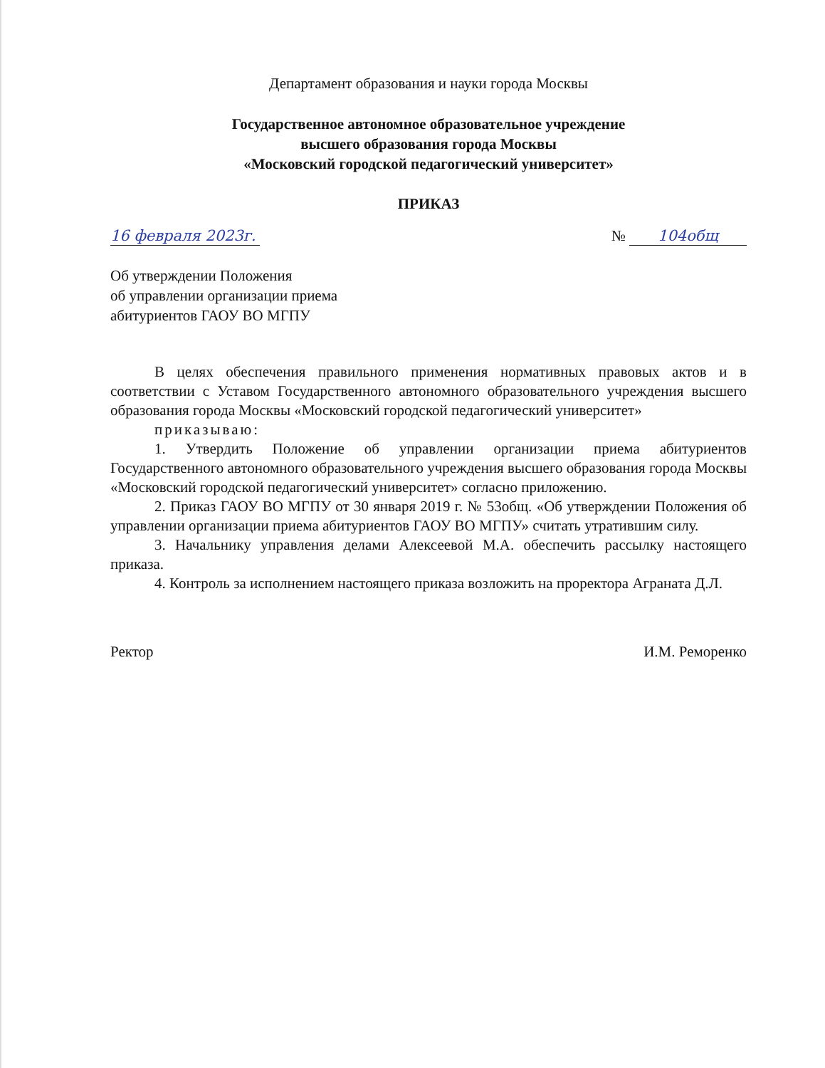Департамент образования и науки города Москвы
Государственное автономное образовательное учреждение
высшего образования города Москвы
«Московский городской педагогический университет»
ПРИКАЗ
16 февраля 2023г. № 104общ
Об утверждении Положения
об управлении организации приема
абитуриентов ГАОУ ВО МГПУ
В целях обеспечения правильного применения нормативных правовых актов и в соответствии с Уставом Государственного автономного образовательного учреждения высшего образования города Москвы «Московский городской педагогический университет»
приказываю:
1. Утвердить Положение об управлении организации приема абитуриентов Государственного автономного образовательного учреждения высшего образования города Москвы «Московский городской педагогический университет» согласно приложению.
2. Приказ ГАОУ ВО МГПУ от 30 января 2019 г. № 53общ. «Об утверждении Положения об управлении организации приема абитуриентов ГАОУ ВО МГПУ» считать утратившим силу.
3. Начальнику управления делами Алексеевой М.А. обеспечить рассылку настоящего приказа.
4. Контроль за исполнением настоящего приказа возложить на проректора Аграната Д.Л.
Ректор И.М. Реморенко